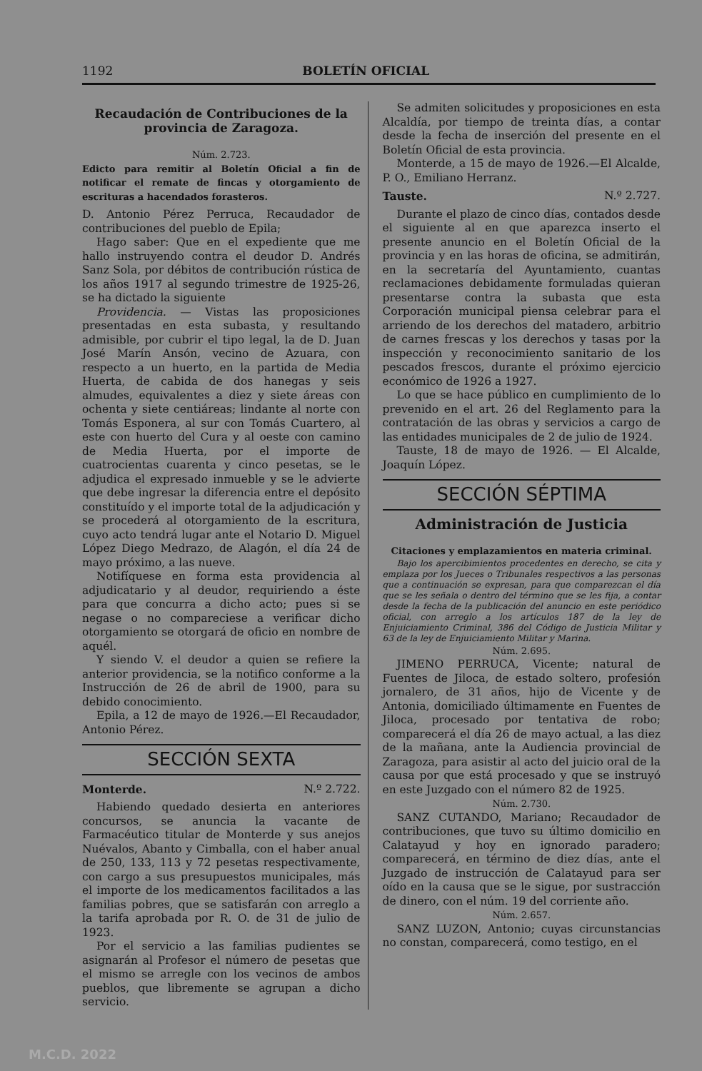1192 BOLETÍN OFICIAL
Recaudación de Contribuciones de la provincia de Zaragoza.
Núm. 2.723.
Edicto para remitir al Boletín Oficial a fin de notificar el remate de fincas y otorgamiento de escrituras a hacendados forasteros.
D. Antonio Pérez Perruca, Recaudador de contribuciones del pueblo de Epila;
Hago saber: Que en el expediente que me hallo instruyendo contra el deudor D. Andrés Sanz Sola, por débitos de contribución rústica de los años 1917 al segundo trimestre de 1925-26, se ha dictado la siguiente
Providencia. — Vistas las proposiciones presentadas en esta subasta, y resultando admisible, por cubrir el tipo legal, la de D. Juan José Marín Ansón, vecino de Azuara, con respecto a un huerto, en la partida de Media Huerta, de cabida de dos hanegas y seis almudes, equivalentes a diez y siete áreas con ochenta y siete centiáreas; lindante al norte con Tomás Esponera, al sur con Tomás Cuartero, al este con huerto del Cura y al oeste con camino de Media Huerta, por el importe de cuatrocientas cuarenta y cinco pesetas, se le adjudica el expresado inmueble y se le advierte que debe ingresar la diferencia entre el depósito constituído y el importe total de la adjudicación y se procederá al otorgamiento de la escritura, cuyo acto tendrá lugar ante el Notario D. Miguel López Diego Medrazo, de Alagón, el día 24 de mayo próximo, a las nueve.
Notifíquese en forma esta providencia al adjudicatario y al deudor, requiriendo a éste para que concurra a dicho acto; pues si se negase o no compareciese a verificar dicho otorgamiento se otorgará de oficio en nombre de aquél.
Y siendo V. el deudor a quien se refiere la anterior providencia, se la notifico conforme a la Instrucción de 26 de abril de 1900, para su debido conocimiento.
Epila, a 12 de mayo de 1926.—El Recaudador, Antonio Pérez.
SECCIÓN SEXTA
Monterde. N.º 2.722.
Habiendo quedado desierta en anteriores concursos, se anuncia la vacante de Farmacéutico titular de Monterde y sus anejos Nuévalos, Abanto y Cimballa, con el haber anual de 250, 133, 113 y 72 pesetas respectivamente, con cargo a sus presupuestos municipales, más el importe de los medicamentos facilitados a las familias pobres, que se satisfarán con arreglo a la tarifa aprobada por R. O. de 31 de julio de 1923.
Por el servicio a las familias pudientes se asignarán al Profesor el número de pesetas que el mismo se arregle con los vecinos de ambos pueblos, que libremente se agrupan a dicho servicio.
Se admiten solicitudes y proposiciones en esta Alcaldía, por tiempo de treinta días, a contar desde la fecha de inserción del presente en el Boletín Oficial de esta provincia.
Monterde, a 15 de mayo de 1926.—El Alcalde, P. O., Emiliano Herranz.
Tauste. N.º 2.727.
Durante el plazo de cinco días, contados desde el siguiente al en que aparezca inserto el presente anuncio en el Boletín Oficial de la provincia y en las horas de oficina, se admitirán, en la secretaría del Ayuntamiento, cuantas reclamaciones debidamente formuladas quieran presentarse contra la subasta que esta Corporación municipal piensa celebrar para el arriendo de los derechos del matadero, arbitrio de carnes frescas y los derechos y tasas por la inspección y reconocimiento sanitario de los pescados frescos, durante el próximo ejercicio económico de 1926 a 1927.
Lo que se hace público en cumplimiento de lo prevenido en el art. 26 del Reglamento para la contratación de las obras y servicios a cargo de las entidades municipales de 2 de julio de 1924.
Tauste, 18 de mayo de 1926. — El Alcalde, Joaquín López.
SECCIÓN SÉPTIMA
Administración de Justicia
Citaciones y emplazamientos en materia criminal.
Bajo los apercibimientos procedentes en derecho, se cita y emplaza por los Jueces o Tribunales respectivos a las personas que a continuación se expresan, para que comparezcan el día que se les señala o dentro del término que se les fija, a contar desde la fecha de la publicación del anuncio en este periódico oficial, con arreglo a los artículos 187 de la ley de Enjuiciamiento Criminal, 386 del Código de Justicia Militar y 63 de la ley de Enjuiciamiento Militar y Marina.
Núm. 2.695.
JIMENO PERRUCA, Vicente; natural de Fuentes de Jiloca, de estado soltero, profesión jornalero, de 31 años, hijo de Vicente y de Antonia, domiciliado últimamente en Fuentes de Jiloca, procesado por tentativa de robo; comparecerá el día 26 de mayo actual, a las diez de la mañana, ante la Audiencia provincial de Zaragoza, para asistir al acto del juicio oral de la causa por que está procesado y que se instruyó en este Juzgado con el número 82 de 1925.
Núm. 2.730.
SANZ CUTANDO, Mariano; Recaudador de contribuciones, que tuvo su último domicilio en Calatayud y hoy en ignorado paradero; comparecerá, en término de diez días, ante el Juzgado de instrucción de Calatayud para ser oído en la causa que se le sigue, por sustracción de dinero, con el núm. 19 del corriente año.
Núm. 2.657.
SANZ LUZON, Antonio; cuyas circunstancias no constan, comparecerá, como testigo, en el
M.C.D. 2022